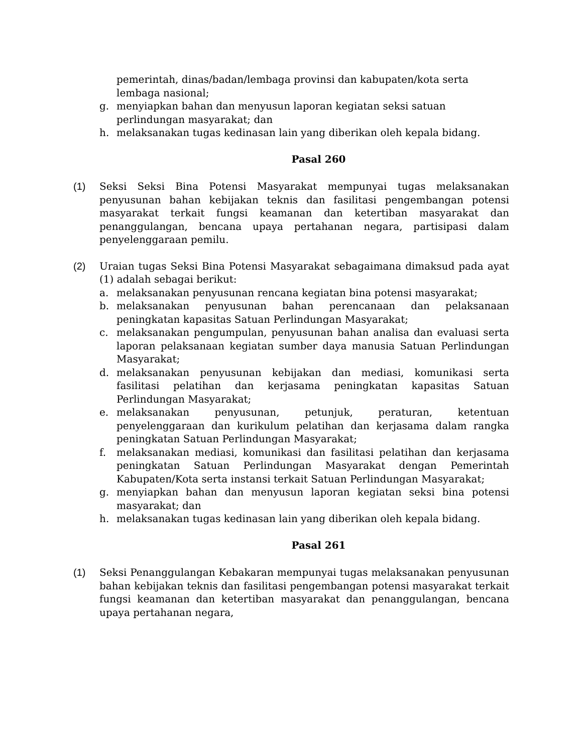pemerintah, dinas/badan/lembaga provinsi dan kabupaten/kota serta lembaga nasional;
g. menyiapkan bahan dan menyusun laporan kegiatan seksi satuan perlindungan masyarakat; dan
h. melaksanakan tugas kedinasan lain yang diberikan oleh kepala bidang.
Pasal 260
(1) Seksi Seksi Bina Potensi Masyarakat mempunyai tugas melaksanakan penyusunan bahan kebijakan teknis dan fasilitasi pengembangan potensi masyarakat terkait fungsi keamanan dan ketertiban masyarakat dan penanggulangan, bencana upaya pertahanan negara, partisipasi dalam penyelenggaraan pemilu.
(2) Uraian tugas Seksi Bina Potensi Masyarakat sebagaimana dimaksud pada ayat (1) adalah sebagai berikut:
a. melaksanakan penyusunan rencana kegiatan bina potensi masyarakat;
b. melaksanakan penyusunan bahan perencanaan dan pelaksanaan peningkatan kapasitas Satuan Perlindungan Masyarakat;
c. melaksanakan pengumpulan, penyusunan bahan analisa dan evaluasi serta laporan pelaksanaan kegiatan sumber daya manusia Satuan Perlindungan Masyarakat;
d. melaksanakan penyusunan kebijakan dan mediasi, komunikasi serta fasilitasi pelatihan dan kerjasama peningkatan kapasitas Satuan Perlindungan Masyarakat;
e. melaksanakan penyusunan, petunjuk, peraturan, ketentuan penyelenggaraan dan kurikulum pelatihan dan kerjasama dalam rangka peningkatan Satuan Perlindungan Masyarakat;
f. melaksanakan mediasi, komunikasi dan fasilitasi pelatihan dan kerjasama peningkatan Satuan Perlindungan Masyarakat dengan Pemerintah Kabupaten/Kota serta instansi terkait Satuan Perlindungan Masyarakat;
g. menyiapkan bahan dan menyusun laporan kegiatan seksi bina potensi masyarakat; dan
h. melaksanakan tugas kedinasan lain yang diberikan oleh kepala bidang.
Pasal 261
(1) Seksi Penanggulangan Kebakaran mempunyai tugas melaksanakan penyusunan bahan kebijakan teknis dan fasilitasi pengembangan potensi masyarakat terkait fungsi keamanan dan ketertiban masyarakat dan penanggulangan, bencana upaya pertahanan negara,